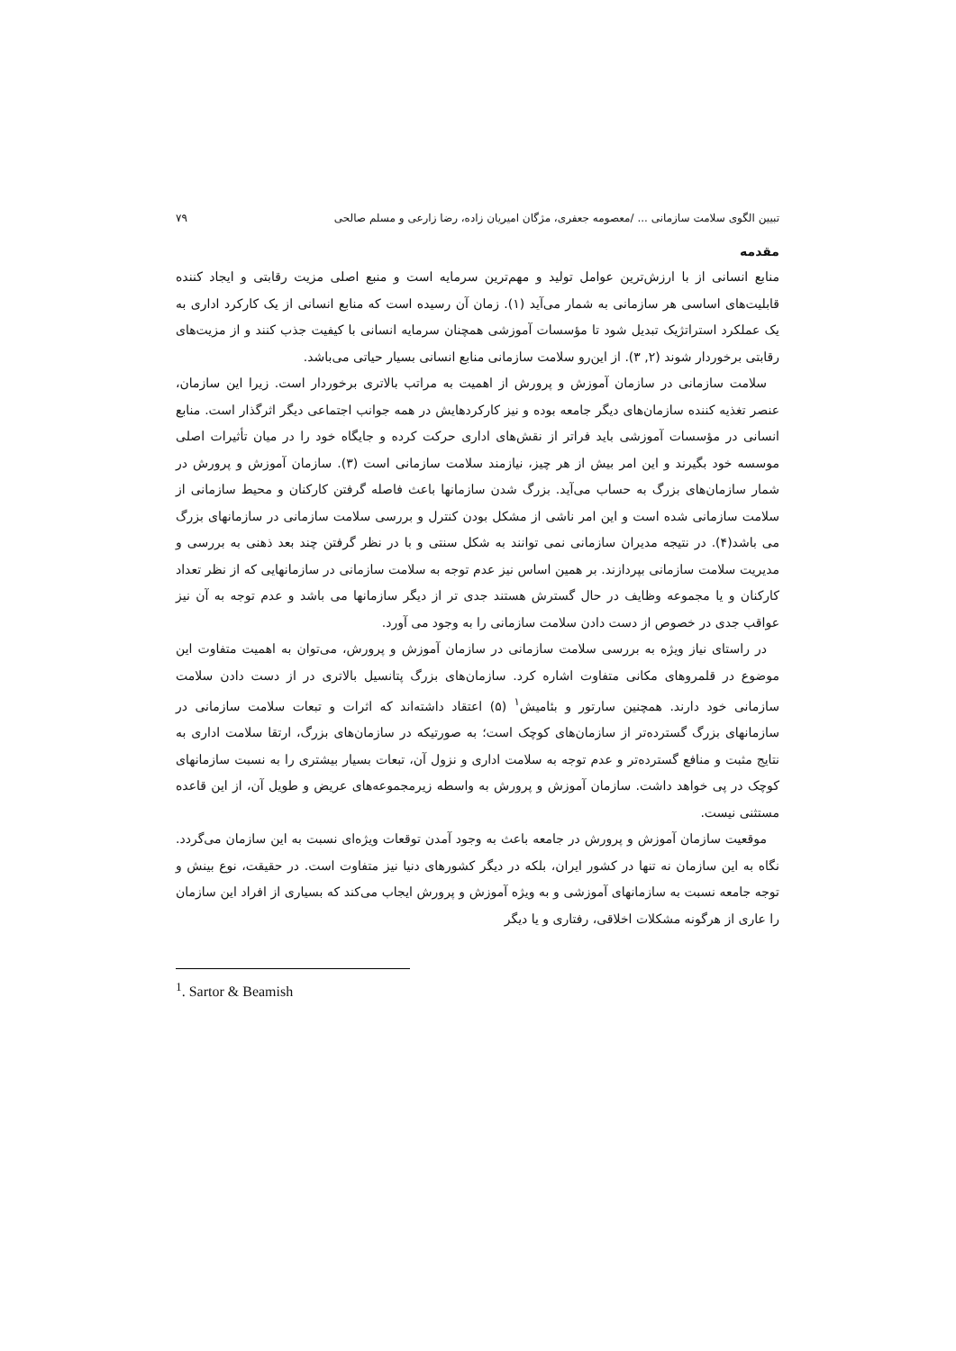تبیین الگوی سلامت سازمانی ... /معصومه جعفری، مژگان امیریان زاده، رضا زارعی و مسلم صالحی ۷۹
مقدمه
منابع انسانی از با ارزش‌ترین عوامل تولید و مهم‌ترین سرمایه است و منبع اصلی مزیت رقابتی و ایجاد کننده قابلیت‌های اساسی هر سازمانی به شمار می‌آید (۱). زمان آن رسیده است که منابع انسانی از یک کارکرد اداری به یک عملکرد استراتژیک تبدیل شود تا مؤسسات آموزشی همچنان سرمایه انسانی با کیفیت جذب کنند و از مزیت‌های رقابتی برخوردار شوند (۲, ۳). از این‌رو سلامت سازمانی منابع انسانی بسیار حیاتی می‌باشد.
سلامت سازمانی در سازمان آموزش و پرورش از اهمیت به مراتب بالاتری برخوردار است. زیرا این سازمان، عنصر تغذیه کننده سازمان‌های دیگر جامعه بوده و نیز کارکردهایش در همه جوانب اجتماعی دیگر اثرگذار است. منابع انسانی در مؤسسات آموزشی باید فراتر از نقش‌های اداری حرکت کرده و جایگاه خود را در میان تأثیرات اصلی موسسه خود بگیرند و این امر بیش از هر چیز، نیازمند سلامت سازمانی است (۳). سازمان آموزش و پرورش در شمار سازمان‌های بزرگ به حساب می‌آید. بزرگ شدن سازمانها باعث فاصله گرفتن کارکنان و محیط سازمانی از سلامت سازمانی شده است و این امر ناشی از مشکل بودن کنترل و بررسی سلامت سازمانی در سازمانهای بزرگ می باشد(۴). در نتیجه مدیران سازمانی نمی توانند به شکل سنتی و با در نظر گرفتن چند بعد ذهنی به بررسی و مدیریت سلامت سازمانی بپردازند. بر همین اساس نیز عدم توجه به سلامت سازمانی در سازمانهایی که از نظر تعداد کارکنان و یا مجموعه وظایف در حال گسترش هستند جدی تر از دیگر سازمانها می باشد و عدم توجه به آن نیز عواقب جدی در خصوص از دست دادن سلامت سازمانی را به وجود می آورد.
در راستای نیاز ویژه به بررسی سلامت سازمانی در سازمان آموزش و پرورش، می‌توان به اهمیت متفاوت این موضوع در قلمروهای مکانی متفاوت اشاره کرد. سازمان‌های بزرگ پتانسیل بالاتری در از دست دادن سلامت سازمانی خود دارند. همچنین سارتور و بئامیش<sup>۱</sup> (۵) اعتقاد داشته‌اند که اثرات و تبعات سلامت سازمانی در سازمانهای بزرگ گسترده‌تر از سازمان‌های کوچک است؛ به صورتیکه در سازمان‌های بزرگ، ارتقا سلامت اداری به نتایج مثبت و منافع گسترده‌تر و عدم توجه به سلامت اداری و نزول آن، تبعات بسیار بیشتری را به نسبت سازمانهای کوچک در پی خواهد داشت. سازمان آموزش و پرورش به واسطه زیرمجموعه‌های عریض و طویل آن، از این قاعده مستثنی نیست.
موقعیت سازمان آموزش و پرورش در جامعه باعث به وجود آمدن توقعات ویژه‌ای نسبت به این سازمان می‌گردد. نگاه به این سازمان نه تنها در کشور ایران، بلکه در دیگر کشورهای دنیا نیز متفاوت است. در حقیقت، نوع بینش و توجه جامعه نسبت به سازمانهای آموزشی و به ویژه آموزش و پرورش ایجاب می‌کند که بسیاری از افراد این سازمان را عاری از هرگونه مشکلات اخلاقی، رفتاری و یا دیگر
<sup>1</sup>. Sartor & Beamish